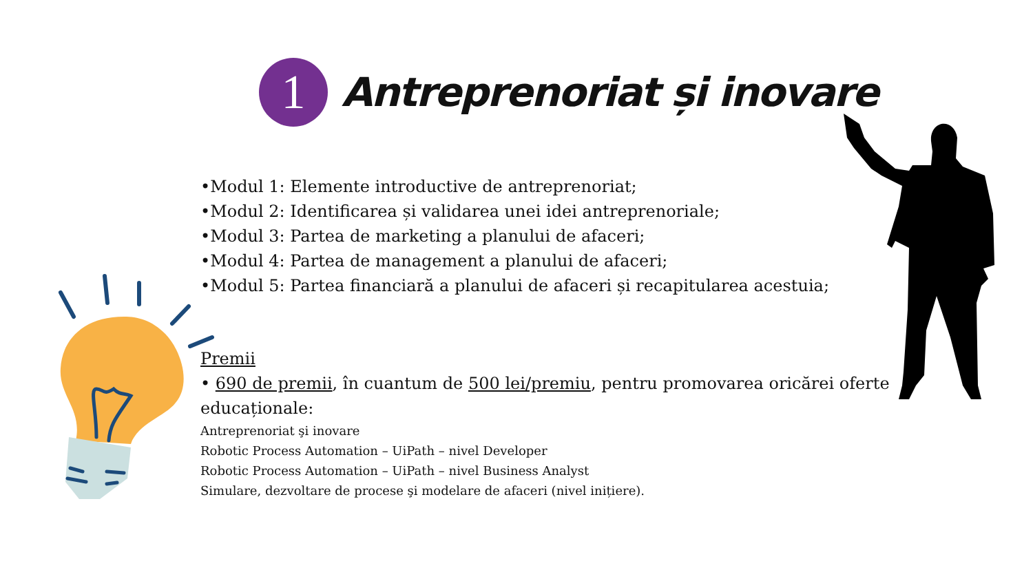1
Antreprenoriat și inovare
•Modul 1: Elemente introductive de antreprenoriat;
•Modul 2: Identificarea și validarea unei idei antreprenoriale;
•Modul 3: Partea de marketing a planului de afaceri;
•Modul 4: Partea de management a planului de afaceri;
•Modul 5: Partea financiară a planului de afaceri și recapitularea acestuia;
Premii
• 690 de premii, în cuantum de 500 lei/premiu, pentru promovarea oricărei oferte educaționale:
Antreprenoriat şi inovare
Robotic Process Automation – UiPath – nivel Developer
Robotic Process Automation – UiPath – nivel Business Analyst
Simulare, dezvoltare de procese şi modelare de afaceri (nivel inițiere).